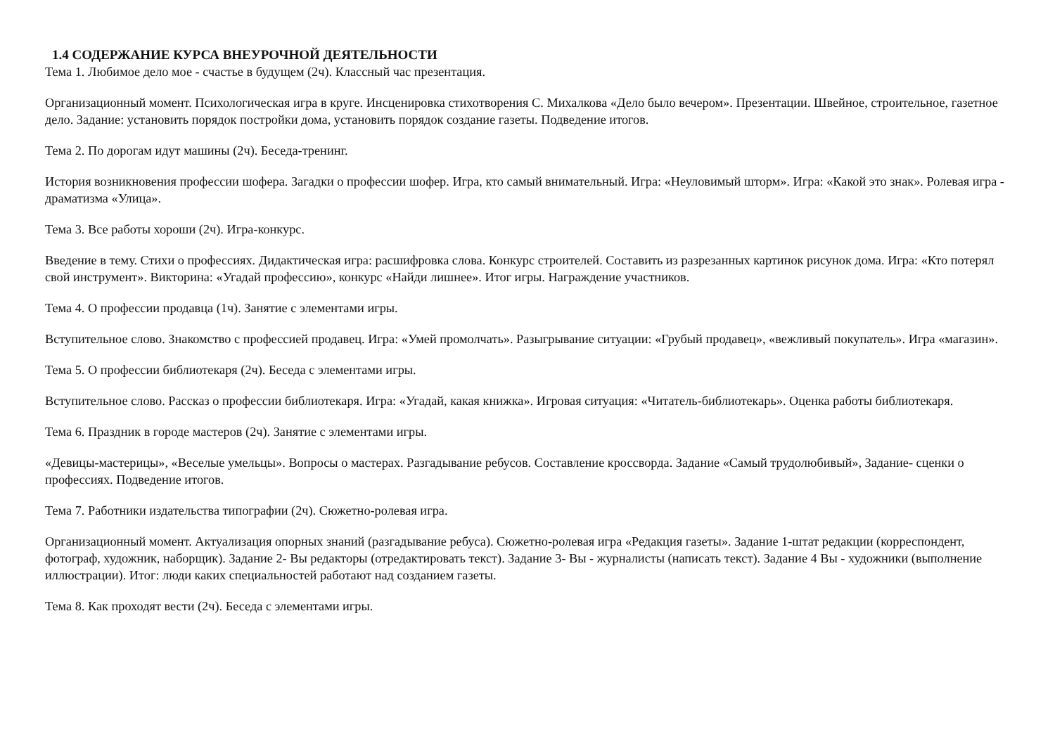1.4 СОДЕРЖАНИЕ КУРСА ВНЕУРОЧНОЙ ДЕЯТЕЛЬНОСТИ
Тема 1. Любимое дело мое - счастье в будущем (2ч). Классный час презентация.
Организационный момент. Психологическая игра в круге. Инсценировка стихотворения С. Михалкова «Дело было вечером». Презентации. Швейное, строительное, газетное дело. Задание: установить порядок постройки дома, установить порядок создание газеты. Подведение итогов.
Тема 2. По дорогам идут машины (2ч). Беседа-тренинг.
История возникновения профессии шофера. Загадки о профессии шофер. Игра, кто самый внимательный. Игра: «Неуловимый шторм». Игра: «Какой это знак». Ролевая игра - драматизма «Улица».
Тема 3. Все работы хороши (2ч). Игра-конкурс.
Введение в тему. Стихи о профессиях. Дидактическая игра: расшифровка слова. Конкурс строителей. Составить из разрезанных картинок рисунок дома. Игра: «Кто потерял свой инструмент». Викторина: «Угадай профессию», конкурс «Найди лишнее». Итог игры. Награждение участников.
Тема 4. О профессии продавца (1ч). Занятие с элементами игры.
Вступительное слово. Знакомство с профессией продавец. Игра: «Умей промолчать». Разыгрывание ситуации: «Грубый продавец», «вежливый покупатель». Игра «магазин».
Тема 5. О профессии библиотекаря (2ч). Беседа с элементами игры.
Вступительное слово. Рассказ о профессии библиотекаря. Игра: «Угадай, какая книжка». Игровая ситуация: «Читатель-библиотекарь». Оценка работы библиотекаря.
Тема 6. Праздник в городе мастеров (2ч). Занятие с элементами игры.
«Девицы-мастерицы», «Веселые умельцы». Вопросы о мастерах. Разгадывание ребусов. Составление кроссворда. Задание «Самый трудолюбивый», Задание- сценки о профессиях. Подведение итогов.
Тема 7. Работники издательства типографии (2ч). Сюжетно-ролевая игра.
Организационный момент. Актуализация опорных знаний (разгадывание ребуса). Сюжетно-ролевая игра «Редакция газеты». Задание 1-штат редакции (корреспондент, фотограф, художник, наборщик). Задание 2- Вы редакторы (отредактировать текст). Задание 3- Вы - журналисты (написать текст). Задание 4 Вы - художники (выполнение иллюстрации). Итог: люди каких специальностей работают над созданием газеты.
Тема 8. Как проходят вести (2ч). Беседа с элементами игры.